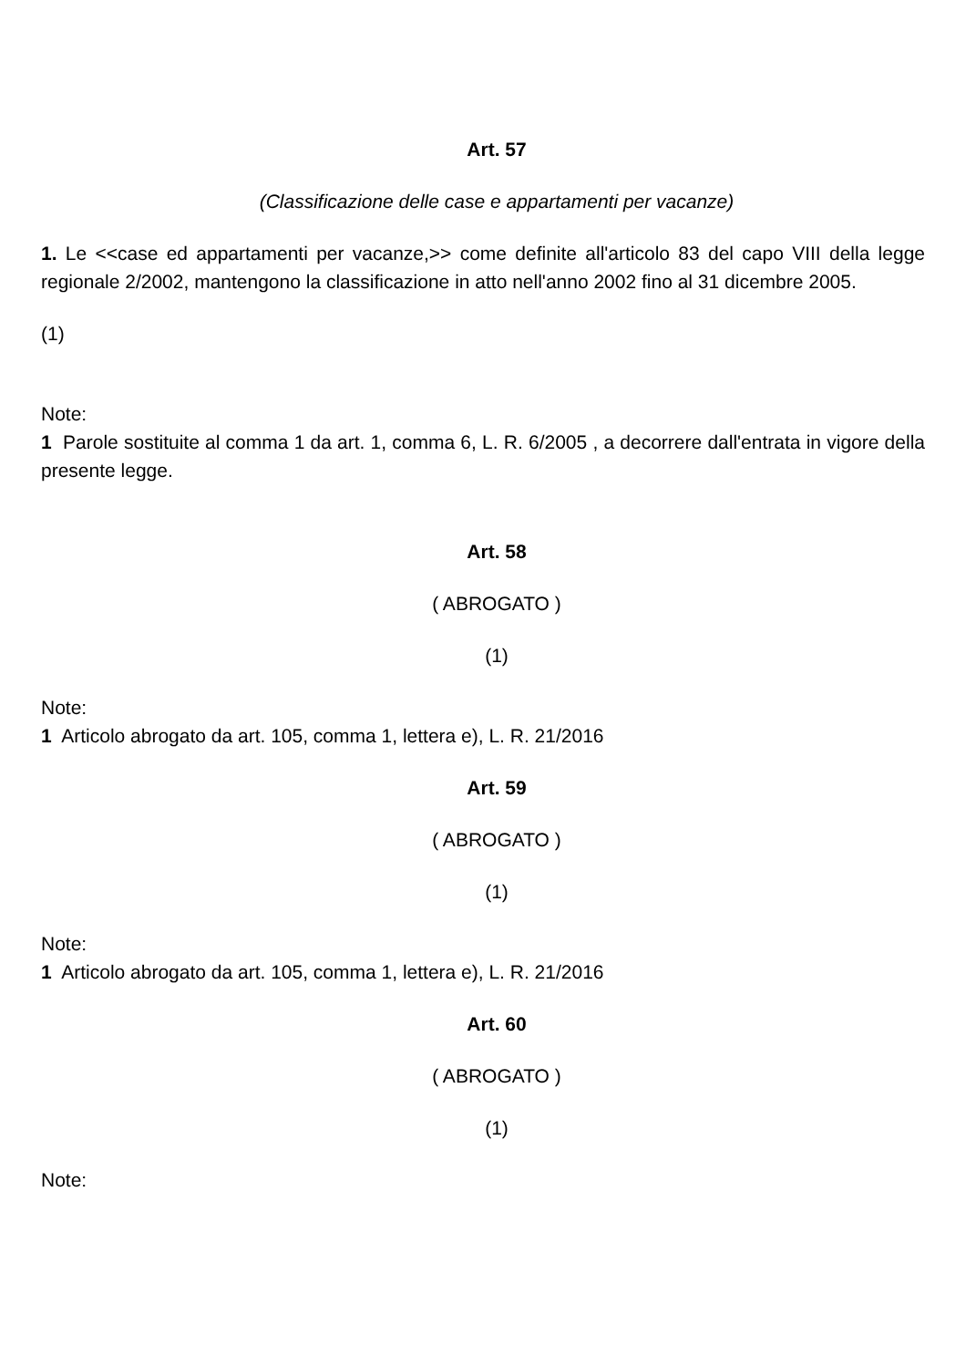Art. 57
(Classificazione delle case e appartamenti per vacanze)
1. Le <<case ed appartamenti per vacanze,>> come definite all'articolo 83 del capo VIII della legge regionale 2/2002, mantengono la classificazione in atto nell'anno 2002 fino al 31 dicembre 2005.
(1)
Note:
1 Parole sostituite al comma 1 da art. 1, comma 6, L. R. 6/2005 , a decorrere dall'entrata in vigore della presente legge.
Art. 58
( ABROGATO )
(1)
Note:
1 Articolo abrogato da art. 105, comma 1, lettera e), L. R. 21/2016
Art. 59
( ABROGATO )
(1)
Note:
1 Articolo abrogato da art. 105, comma 1, lettera e), L. R. 21/2016
Art. 60
( ABROGATO )
(1)
Note: